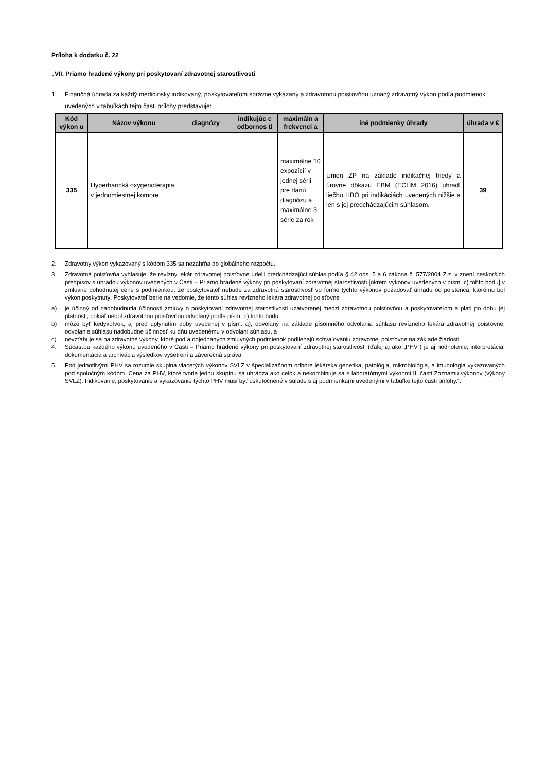Príloha k dodatku č. 22
„VII. Priamo hradené výkony pri poskytovaní zdravotnej starostlivosti
1. Finančná úhrada za každý medicínsky indikovaný, poskytovateľom správne vykázaný a zdravotnou poisťovňou uznaný zdravotný výkon podľa podmienok uvedených v tabuľkách tejto časti prílohy predstavuje:
| Kód výkon u | Názov výkonu | diagnózy | indikujúc e odbornos ti | maximáln a frekvenci a | iné podmienky úhrady | úhrada v € |
| --- | --- | --- | --- | --- | --- | --- |
| 335 | Hyperbarická oxygenoterapia v jednomiestnej komore | | | maximálne 10 expozícií v jednej sérii pre danú diagnózu a maximálne 3 série za rok | Union ZP na základe indikačnej triedy a úrovne dôkazu EBM (ECHM 2016) uhradí liečbu HBO pri indikáciách uvedených nižšie a len s jej predchádzajúcim súhlasom. | 39 |
2. Zdravotný výkon vykazovaný s kódom 335 sa nezahŕňa do globálneho rozpočtu.
3. Zdravotná poisťovňa vyhlasuje, že revízny lekár zdravotnej poisťovne udelil predchádzajúci súhlas podľa § 42 ods. 5 a 6 zákona č. 577/2004 Z.z. v znení neskorších predpisov s úhradou výkonov uvedených v Časti – Priamo hradené výkony pri poskytovaní zdravotnej starostlivosti [okrem výkonov uvedených v písm. c) tohto bodu] v zmluvne dohodnutej cene s podmienkou, že poskytovateľ nebude za zdravotnú starostlivosť vo forme týchto výkonov požadovať úhradu od poistenca, ktorému bol výkon poskytnutý. Poskytovateľ berie na vedomie, že tento súhlas revízneho lekára zdravotnej poisťovne
a) je účinný od nadobudnutia účinnosti zmluvy o poskytovaní zdravotnej starostlivosti uzatvorenej medzi zdravotnou poisťovňou a poskytovateľom a platí po dobu jej platnosti, pokiaľ nebol zdravotnou poisťovňou odvolaný podľa písm. b) tohto bodu
b) môže byť kedykoľvek, aj pred uplynutím doby uvedenej v písm. a), odvolaný na základe písomného odvolania súhlasu revízneho lekára zdravotnej poisťovne; odvolanie súhlasu nadobudne účinnosť ku dňu uvedenému v odvolaní súhlasu, a
c) nevzťahuje sa na zdravotné výkony, ktoré podľa dojednaných zmluvných podmienok podliehajú schvaľovaniu zdravotnej poisťovne na základe žiadosti.
4. Súčasťou každého výkonu uvedeného v Časti – Priamo hradené výkony pri poskytovaní zdravotnej starostlivosti (ďalej aj ako „PHV“) je aj hodnotenie, interpretácia, dokumentácia a archivácia výsledkov vyšetrení a záverečná správa
5. Pod jednotlivými PHV sa rozumie skupina viacerých výkonov SVLZ v špecializačnom odbore lekárska genetika, patológia, mikrobiológia, a imunológia vykazovaných pod spoločným kódom. Cena za PHV, ktoré tvoria jednu skupinu sa uhrádza ako celok a nekombinuje sa s laboratórnymi výkonmi II. časti Zoznamu výkonov (výkony SVLZ). Indikovanie, poskytovanie a vykazovanie týchto PHV musí byť uskutočnené v súlade s aj podmienkami uvedenými v tabuľke tejto časti prílohy.“.